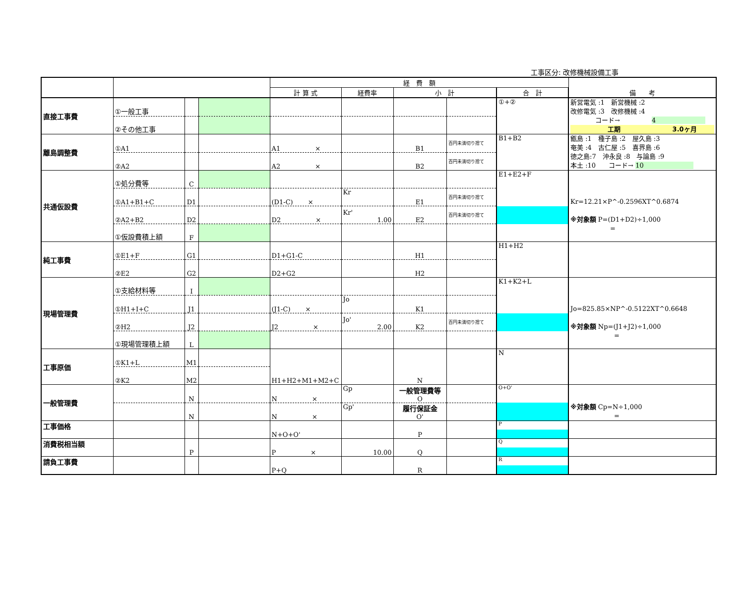工事区分: 改修機械設備工事
| | | | | 経 費 額 | | | | | 備 考 |
| --- | --- | --- | --- | --- | --- | --- | --- | --- | --- |
| | | | | 計 算 式 | 経費率 | 小 計 | | 合 計 | |
| 直接工事費 | ①一般工事 | | | | | | | ①+② | 新営電気 :1 新営機械 :2 改修電気 :3 改修機械 :4 コード→ 4 工期 3.0ヶ月 |
| | ②その他工事 | | | | | | | | |
| 離島調整費 | ①A1 | | | A1 × | | B1 | 百円未満切り捨て | B1+B2 | 甑島 :1 種子島 :2 屋久島 :3 奄美 :4 古仁屋 :5 喜界島 :6 徳之島:7 沖永良 :8 与論島 :9 本土 :10 コード→ 10 |
| | ②A2 | | | A2 × | | B2 | 百円未満切り捨て | | |
| 共通仮設費 | ①処分費等 | C | | | | | | E1+E2+F | Kr=12.21×P^-0.2596XT^0.6874 ※対象額 P=(D1+D2)÷1,000 = |
| | ①A1+B1+C | D1 | | (D1-C) × | Kr | E1 | 百円未満切り捨て | | |
| | ②A2+B2 | D2 | | D2 × | Kr' 1.00 | E2 | 百円未満切り捨て | | |
| | ①仮設費積上額 | F | | | | | | | |
| 純工事費 | ①E1+F | G1 | | D1+G1-C | | H1 | | H1+H2 | |
| | ②E2 | G2 | | D2+G2 | | H2 | | | |
| 現場管理費 | ①支給材料等 | I | | | | | | K1+K2+L | Jo=825.85×NP^-0.5122XT^0.6648 ※対象額 Np=(J1+J2)÷1,000 = |
| | ①H1+I+C | J1 | | (J1-C) × | Jo | K1 | | | |
| | ②H2 | J2 | | J2 × | Jo' 2.00 | K2 | 百円未満切り捨て | | |
| | ①現場管理積上額 | L | | | | | | | |
| 工事原価 | ①K1+L | M1 | | H1+H2+M1+M2+C | | N | | N | |
| | ②K2 | M2 | | | | | | | |
| 一般管理費 | | N | | N × | Gp | 一般管理費等 O | | O+O' | ※対象額 Cp=N÷1,000 = |
| | | N | | N × | Gp' | 履行保証金 O' | | | |
| 工事価格 | | | | N+O+O' | | P | | P | |
| 消費税相当額 | | P | | P × | 10.00 | Q | | Q | |
| 請負工事費 | | | | P+Q | | R | | R | |